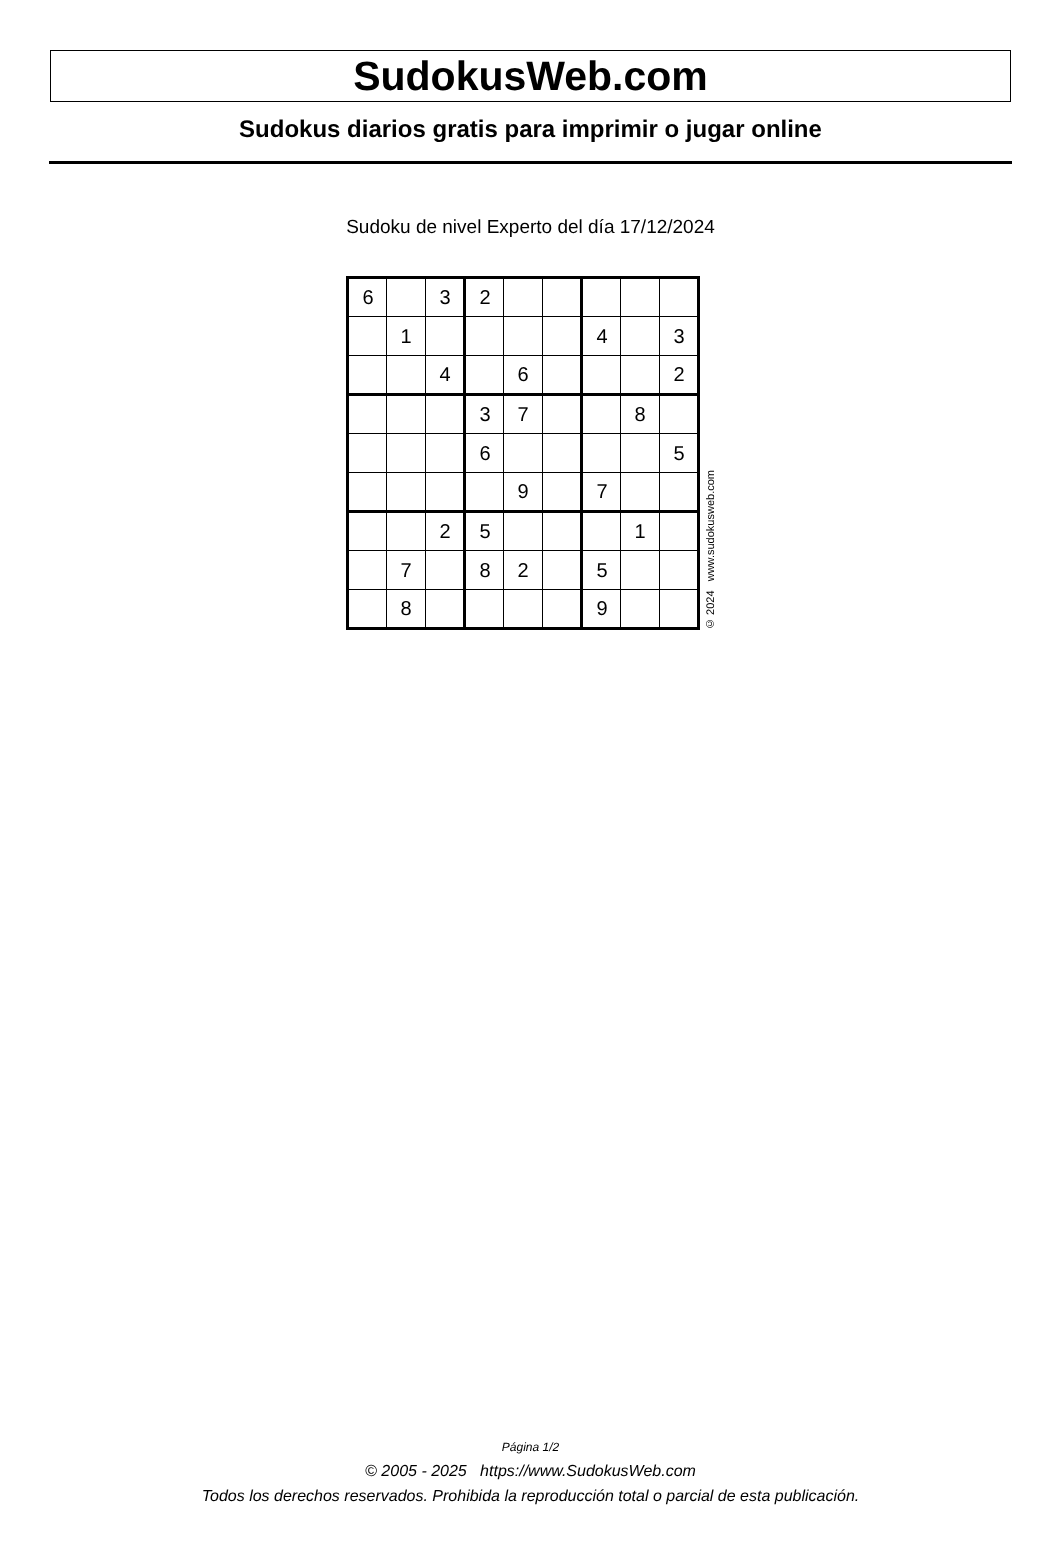SudokusWeb.com
Sudokus diarios gratis para imprimir o jugar online
Sudoku de nivel Experto del día 17/12/2024
| 6 | | 3 | 2 | | | | | |
| | 1 | | | | | 4 | | 3 |
| | | 4 | | 6 | | | | 2 |
| | | | 3 | 7 | | | 8 | |
| | | | 6 | | | | | 5 |
| | | | | 9 | | 7 | | |
| | | 2 | 5 | | | | 1 | |
| | 7 | | 8 | 2 | | 5 | | |
| | 8 | | | | | 9 | | |
© 2024 www.sudokusweb.com
Página 1/2
© 2005 - 2025 https://www.SudokusWeb.com
Todos los derechos reservados. Prohibida la reproducción total o parcial de esta publicación.